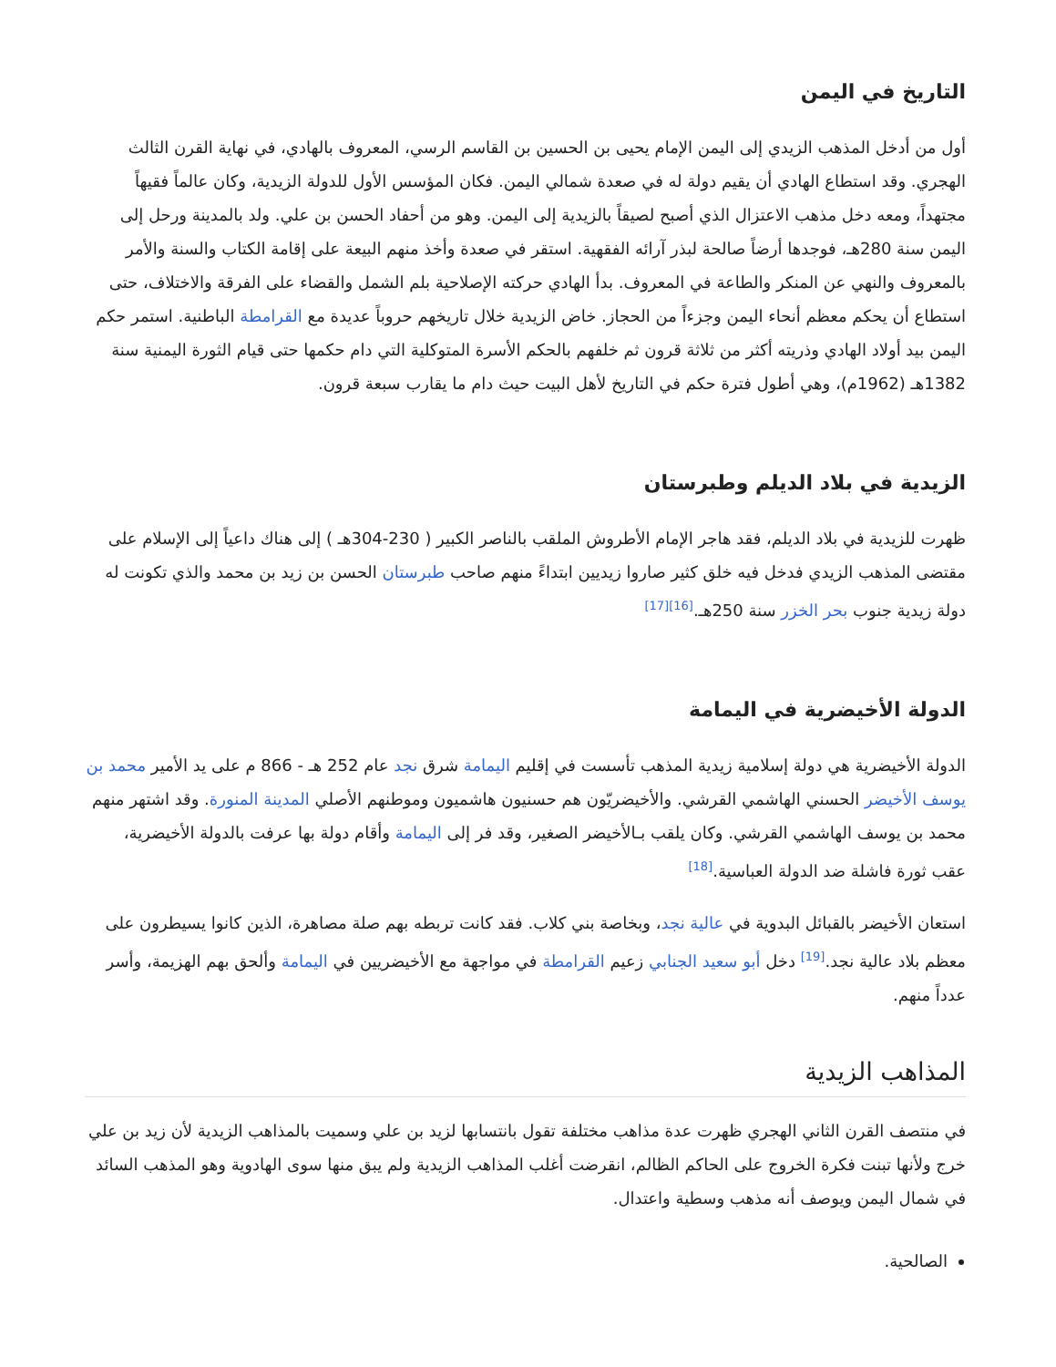التاريخ في اليمن
أول من أدخل المذهب الزيدي إلى اليمن الإمام يحيى بن الحسين بن القاسم الرسي، المعروف بالهادي، في نهاية القرن الثالث الهجري. وقد استطاع الهادي أن يقيم دولة له في صعدة شمالي اليمن. فكان المؤسس الأول للدولة الزيدية، وكان عالماً فقيهاً مجتهداً، ومعه دخل مذهب الاعتزال الذي أصبح لصيقاً بالزيدية إلى اليمن. وهو من أحفاد الحسن بن علي. ولد بالمدينة ورحل إلى اليمن سنة 280هـ، فوجدها أرضاً صالحة لبذر آرائه الفقهية. استقر في صعدة وأخذ منهم البيعة على إقامة الكتاب والسنة والأمر بالمعروف والنهي عن المنكر والطاعة في المعروف. بدأ الهادي حركته الإصلاحية بلم الشمل والقضاء على الفرقة والاختلاف، حتى استطاع أن يحكم معظم أنحاء اليمن وجزءاً من الحجاز. خاض الزيدية خلال تاريخهم حروباً عديدة مع القرامطة الباطنية. استمر حكم اليمن بيد أولاد الهادي وذريته أكثر من ثلاثة قرون ثم خلفهم بالحكم الأسرة المتوكلية التي دام حكمها حتى قيام الثورة اليمنية سنة 1382هـ (1962م)، وهي أطول فترة حكم في التاريخ لأهل البيت حيث دام ما يقارب سبعة قرون.
الزيدية في بلاد الديلم وطبرستان
ظهرت للزيدية في بلاد الديلم، فقد هاجر الإمام الأطروش الملقب بالناصر الكبير ( 230-304هـ ) إلى هناك داعياً إلى الإسلام على مقتضى المذهب الزيدي فدخل فيه خلق كثير صاروا زيديين ابتداءً منهم صاحب طبرستان الحسن بن زيد بن محمد والذي تكونت له دولة زيدية جنوب بحر الخزر سنة 250هـ.<sup>[16][17]</sup>
الدولة الأخيضرية في اليمامة
الدولة الأخيضرية هي دولة إسلامية زيدية المذهب تأسست في إقليم اليمامة شرق نجد عام 252 هـ - 866 م على يد الأمير محمد بن يوسف الأخيضر الحسني الهاشمي القرشي. والأخيضريّون هم حسنيون هاشميون وموطنهم الأصلي المدينة المنورة. وقد اشتهر منهم محمد بن يوسف الهاشمي القرشي. وكان يلقب بـالأخيضر الصغير، وقد فر إلى اليمامة وأقام دولة بها عرفت بالدولة الأخيضرية، عقب ثورة فاشلة ضد الدولة العباسية.<sup>[18]</sup>
استعان الأخيضر بالقبائل البدوية في عالية نجد، وبخاصة بني كلاب. فقد كانت تربطه بهم صلة مصاهرة، الذين كانوا يسيطرون على معظم بلاد عالية نجد.<sup>[19]</sup> دخل أبو سعيد الجنابي زعيم القرامطة في مواجهة مع الأخيضريين في اليمامة وألحق بهم الهزيمة، وأسر عدداً منهم.
المذاهب الزيدية
في منتصف القرن الثاني الهجري ظهرت عدة مذاهب مختلفة تقول بانتسابها لزيد بن علي وسميت بالمذاهب الزيدية لأن زيد بن علي خرج ولأنها تبنت فكرة الخروج على الحاكم الظالم، انقرضت أغلب المذاهب الزيدية ولم يبق منها سوى الهادوية وهو المذهب السائد في شمال اليمن ويوصف أنه مذهب وسطية واعتدال.
الصالحية.